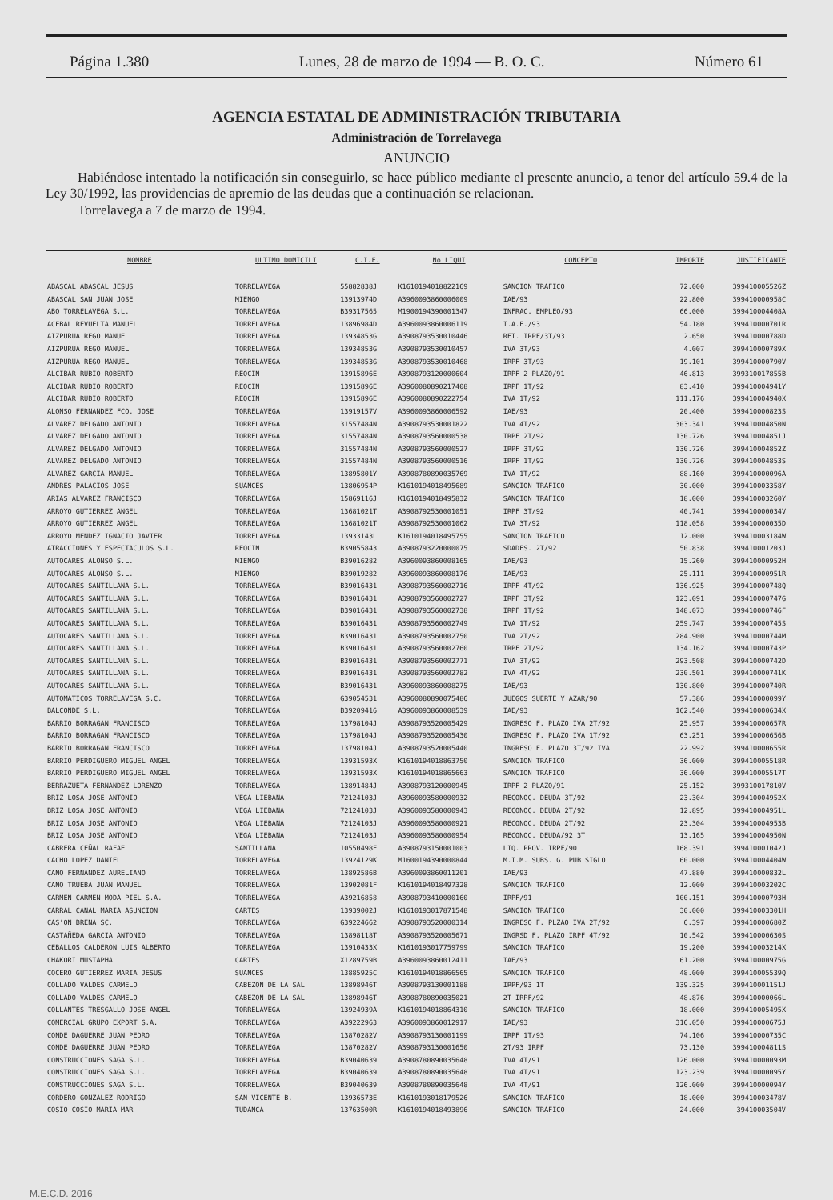Página 1.380 Lunes, 28 de marzo de 1994 — B. O. C. Número 61
AGENCIA ESTATAL DE ADMINISTRACIÓN TRIBUTARIA
Administración de Torrelavega
ANUNCIO
Habiéndose intentado la notificación sin conseguirlo, se hace público mediante el presente anuncio, a tenor del artículo 59.4 de la Ley 30/1992, las providencias de apremio de las deudas que a continuación se relacionan.
Torrelavega a 7 de marzo de 1994.
| NOMBRE | ULTIMO DOMICILI | C.I.F. | No LIQUI | CONCEPTO | IMPORTE | JUSTIFICANTE |
| --- | --- | --- | --- | --- | --- | --- |
| ABASCAL ABASCAL JESUS | TORRELAVEGA | 55882838J | K1610194018822169 | SANCION TRAFICO | 72.000 | 399410005526Z |
| ABASCAL SAN JUAN JOSE | MIENGO | 13913974D | A3960093860006009 | IAE/93 | 22.800 | 399410000958C |
| ABO TORRELAVEGA S.L. | TORRELAVEGA | B39317565 | M1900194390001347 | INFRAC. EMPLEO/93 | 66.000 | 399410004408A |
| ACEBAL REVUELTA MANUEL | TORRELAVEGA | 13896984D | A3960093860006119 | I.A.E./93 | 54.180 | 399410000701R |
| AIZPURUA REGO MANUEL | TORRELAVEGA | 13934853G | A3908793530010446 | RET. IRPF/3T/93 | 2.650 | 399410000788D |
| AIZPURUA REGO MANUEL | TORRELAVEGA | 13934853G | A3908793530010457 | IVA 3T/93 | 4.007 | 399410000789X |
| AIZPURUA REGO MANUEL | TORRELAVEGA | 13934853G | A3908793530010468 | IRPF 3T/93 | 19.101 | 399410000790V |
| ALCIBAR RUBIO ROBERTO | REOCIN | 13915896E | A3908793120000604 | IRPF 2 PLAZO/91 | 46.813 | 399310017855B |
| ALCIBAR RUBIO ROBERTO | REOCIN | 13915896E | A3960080890217408 | IRPF 1T/92 | 83.410 | 399410004941Y |
| ALCIBAR RUBIO ROBERTO | REOCIN | 13915896E | A3960080890222754 | IVA 1T/92 | 111.176 | 399410004940X |
| ALONSO FERNANDEZ FCO. JOSE | TORRELAVEGA | 13919157V | A3960093860006592 | IAE/93 | 20.400 | 399410000823S |
| ALVAREZ DELGADO ANTONIO | TORRELAVEGA | 31557484N | A3908793530001822 | IVA 4T/92 | 303.341 | 399410004850N |
| ALVAREZ DELGADO ANTONIO | TORRELAVEGA | 31557484N | A3908793560000538 | IRPF 2T/92 | 130.726 | 399410004851J |
| ALVAREZ DELGADO ANTONIO | TORRELAVEGA | 31557484N | A3908793560000527 | IRPF 3T/92 | 130.726 | 399410004852Z |
| ALVAREZ DELGADO ANTONIO | TORRELAVEGA | 31557484N | A3908793560000516 | IRPF 1T/92 | 130.726 | 399410004853S |
| ALVAREZ GARCIA MANUEL | TORRELAVEGA | 13895801Y | A3908780890035769 | IVA 1T/92 | 88.160 | 399410000096A |
| ANDRES PALACIOS JOSE | SUANCES | 13806954P | K1610194018495689 | SANCION TRAFICO | 30.000 | 399410003358Y |
| ARIAS ALVAREZ FRANCISCO | TORRELAVEGA | 15869116J | K1610194018495832 | SANCION TRAFICO | 18.000 | 399410003260Y |
| ARROYO GUTIERREZ ANGEL | TORRELAVEGA | 13681021T | A3908792530001051 | IRPF 3T/92 | 40.741 | 399410000034V |
| ARROYO GUTIERREZ ANGEL | TORRELAVEGA | 13681021T | A3908792530001062 | IVA 3T/92 | 118.058 | 399410000035D |
| ARROYO MENDEZ IGNACIO JAVIER | TORRELAVEGA | 13933143L | K1610194018495755 | SANCION TRAFICO | 12.000 | 399410003184W |
| ATRACCIONES Y ESPECTACULOS S.L. | REOCIN | B39055843 | A3908793220000075 | SDADES. 2T/92 | 50.838 | 399410001203J |
| AUTOCARES ALONSO S.L. | MIENGO | B39016282 | A3960093860008165 | IAE/93 | 15.260 | 399410000952H |
| AUTOCARES ALONSO S.L. | MIENGO | B39019282 | A3960093860008176 | IAE/93 | 25.111 | 399410000951R |
| AUTOCARES SANTILLANA S.L. | TORRELAVEGA | B39016431 | A3908793560002716 | IRPF 4T/92 | 136.925 | 399410000748Q |
| AUTOCARES SANTILLANA S.L. | TORRELAVEGA | B39016431 | A3908793560002727 | IRPF 3T/92 | 123.091 | 399410000747G |
| AUTOCARES SANTILLANA S.L. | TORRELAVEGA | B39016431 | A3908793560002738 | IRPF 1T/92 | 148.073 | 399410000746F |
| AUTOCARES SANTILLANA S.L. | TORRELAVEGA | B39016431 | A3908793560002749 | IVA 1T/92 | 259.747 | 399410000745S |
| AUTOCARES SANTILLANA S.L. | TORRELAVEGA | B39016431 | A3908793560002750 | IVA 2T/92 | 284.900 | 399410000744M |
| AUTOCARES SANTILLANA S.L. | TORRELAVEGA | B39016431 | A3908793560002760 | IRPF 2T/92 | 134.162 | 399410000743P |
| AUTOCARES SANTILLANA S.L. | TORRELAVEGA | B39016431 | A3908793560002771 | IVA 3T/92 | 293.508 | 399410000742D |
| AUTOCARES SANTILLANA S.L. | TORRELAVEGA | B39016431 | A3908793560002782 | IVA 4T/92 | 230.501 | 399410000741K |
| AUTOCARES SANTILLANA S.L. | TORRELAVEGA | B39016431 | A3960093860008275 | IAE/93 | 130.800 | 399410000740R |
| AUTOMATICOS TORRELAVEGA S.C. | TORRELAVEGA | G39054531 | A3960080890075486 | JUEGOS SUERTE Y AZAR/90 | 57.386 | 399410000099Y |
| BALCONDE S.L. | TORRELAVEGA | B39209416 | A3960093860008539 | IAE/93 | 162.540 | 399410000634X |
| BARRIO BORRAGAN FRANCISCO | TORRELAVEGA | 13798104J | A3908793520005429 | INGRESO F. PLAZO IVA 2T/92 | 25.957 | 399410000657R |
| BARRIO BORRAGAN FRANCISCO | TORRELAVEGA | 13798104J | A3908793520005430 | INGRESO F. PLAZO IVA 1T/92 | 63.251 | 399410000656B |
| BARRIO BORRAGAN FRANCISCO | TORRELAVEGA | 13798104J | A3908793520005440 | INGRESO F. PLAZO 3T/92 IVA | 22.992 | 399410000655R |
| BARRIO PERDIGUERO MIGUEL ANGEL | TORRELAVEGA | 13931593X | K1610194018863750 | SANCION TRAFICO | 36.000 | 399410005518R |
| BARRIO PERDIGUERO MIGUEL ANGEL | TORRELAVEGA | 13931593X | K1610194018865663 | SANCION TRAFICO | 36.000 | 399410005517T |
| BERRAZUETA FERNANDEZ LORENZO | TORRELAVEGA | 13891484J | A3908793120000945 | IRPF 2 PLAZO/91 | 25.152 | 399310017810V |
| BRIZ LOSA JOSE ANTONIO | VEGA LIEBANA | 72124103J | A3960093580000932 | RECONOC. DEUDA 3T/92 | 23.304 | 399410004952X |
| BRIZ LOSA JOSE ANTONIO | VEGA LIEBANA | 72124103J | A3960093580000943 | RECONOC. DEUDA 2T/92 | 12.895 | 399410004951L |
| BRIZ LOSA JOSE ANTONIO | VEGA LIEBANA | 72124103J | A3960093580000921 | RECONOC. DEUDA 2T/92 | 23.304 | 399410004953B |
| BRIZ LOSA JOSE ANTONIO | VEGA LIEBANA | 72124103J | A3960093580000954 | RECONOC. DEUDA/92 3T | 13.165 | 399410004950N |
| CABRERA CEÑAL RAFAEL | SANTILLANA | 10550498F | A3908793150001003 | LIQ. PROV. IRPF/90 | 168.391 | 399410001042J |
| CACHO LOPEZ DANIEL | TORRELAVEGA | 13924129K | M1600194390000844 | M.I.M. SUBS. G. PUB SIGLO | 60.000 | 399410004404W |
| CANO FERNANDEZ AURELIANO | TORRELAVEGA | 13892586B | A3960093860011201 | IAE/93 | 47.880 | 399410000832L |
| CANO TRUEBA JUAN MANUEL | TORRELAVEGA | 13902081F | K1610194018497328 | SANCION TRAFICO | 12.000 | 399410003202C |
| CARMEN CARMEN MODA PIEL S.A. | TORRELAVEGA | A39216858 | A3908793410000160 | IRPF/91 | 100.151 | 399410000793H |
| CARRAL CANAL MARIA ASUNCION | CARTES | 13939002J | K1610193017871548 | SANCION TRAFICO | 30.000 | 399410003301H |
| CAS'ON BRENA SC. | TORRELAVEGA | G39224662 | A3908793520000314 | INGRESO F. PLZAO IVA 2T/92 | 6.397 | 399410000680Z |
| CASTAÑEDA GARCIA ANTONIO | TORRELAVEGA | 13898118T | A3908793520005671 | INGRSD F. PLAZO IRPF 4T/92 | 10.542 | 399410000630S |
| CEBALLOS CALDERON LUIS ALBERTO | TORRELAVEGA | 13910433X | K1610193017759799 | SANCION TRAFICO | 19.200 | 399410003214X |
| CHAKORI MUSTAPHA | CARTES | X1289759B | A3960093860012411 | IAE/93 | 61.200 | 399410000975G |
| COCERO GUTIERREZ MARIA JESUS | SUANCES | 13885925C | K1610194018866565 | SANCION TRAFICO | 48.000 | 399410005539Q |
| COLLADO VALDES CARMELO | CABEZON DE LA SAL | 13898946T | A3908793130001188 | IRPF/93 1T | 139.325 | 399410001151J |
| COLLADO VALDES CARMELO | CABEZON DE LA SAL | 13898946T | A3908780890035021 | 2T IRPF/92 | 48.876 | 399410000066L |
| COLLANTES TRESGALLO JOSE ANGEL | TORRELAVEGA | 13924939A | K1610194018864310 | SANCION TRAFICO | 18.000 | 399410005495X |
| COMERCIAL GRUPO EXPORT S.A. | TORRELAVEGA | A39222963 | A3960093860012917 | IAE/93 | 316.050 | 399410000675J |
| CONDE DAGUERRE JUAN PEDRO | TORRELAVEGA | 13870282V | A3908793130001199 | IRPF 1T/93 | 74.106 | 399410000735C |
| CONDE DAGUERRE JUAN PEDRO | TORRELAVEGA | 13870282V | A3908793130001650 | 2T/93 IRPF | 73.130 | 399410004811S |
| CONSTRUCCIONES SAGA S.L. | TORRELAVEGA | B39040639 | A3908780890035648 | IVA 4T/91 | 126.000 | 399410000093M |
| CONSTRUCCIONES SAGA S.L. | TORRELAVEGA | B39040639 | A3908780890035648 | IVA 4T/91 | 123.239 | 399410000095Y |
| CONSTRUCCIONES SAGA S.L. | TORRELAVEGA | B39040639 | A3908780890035648 | IVA 4T/91 | 126.000 | 399410000094Y |
| CORDERO GONZALEZ RODRIGO | SAN VICENTE B. | 13936573E | K1610193018179526 | SANCION TRAFICO | 18.000 | 399410003478V |
| COSIO COSIO MARIA MAR | TUDANCA | 13763500R | K1610194018493896 | SANCION TRAFICO | 24.000 | 39410003504V |
M.E.C.D. 2016